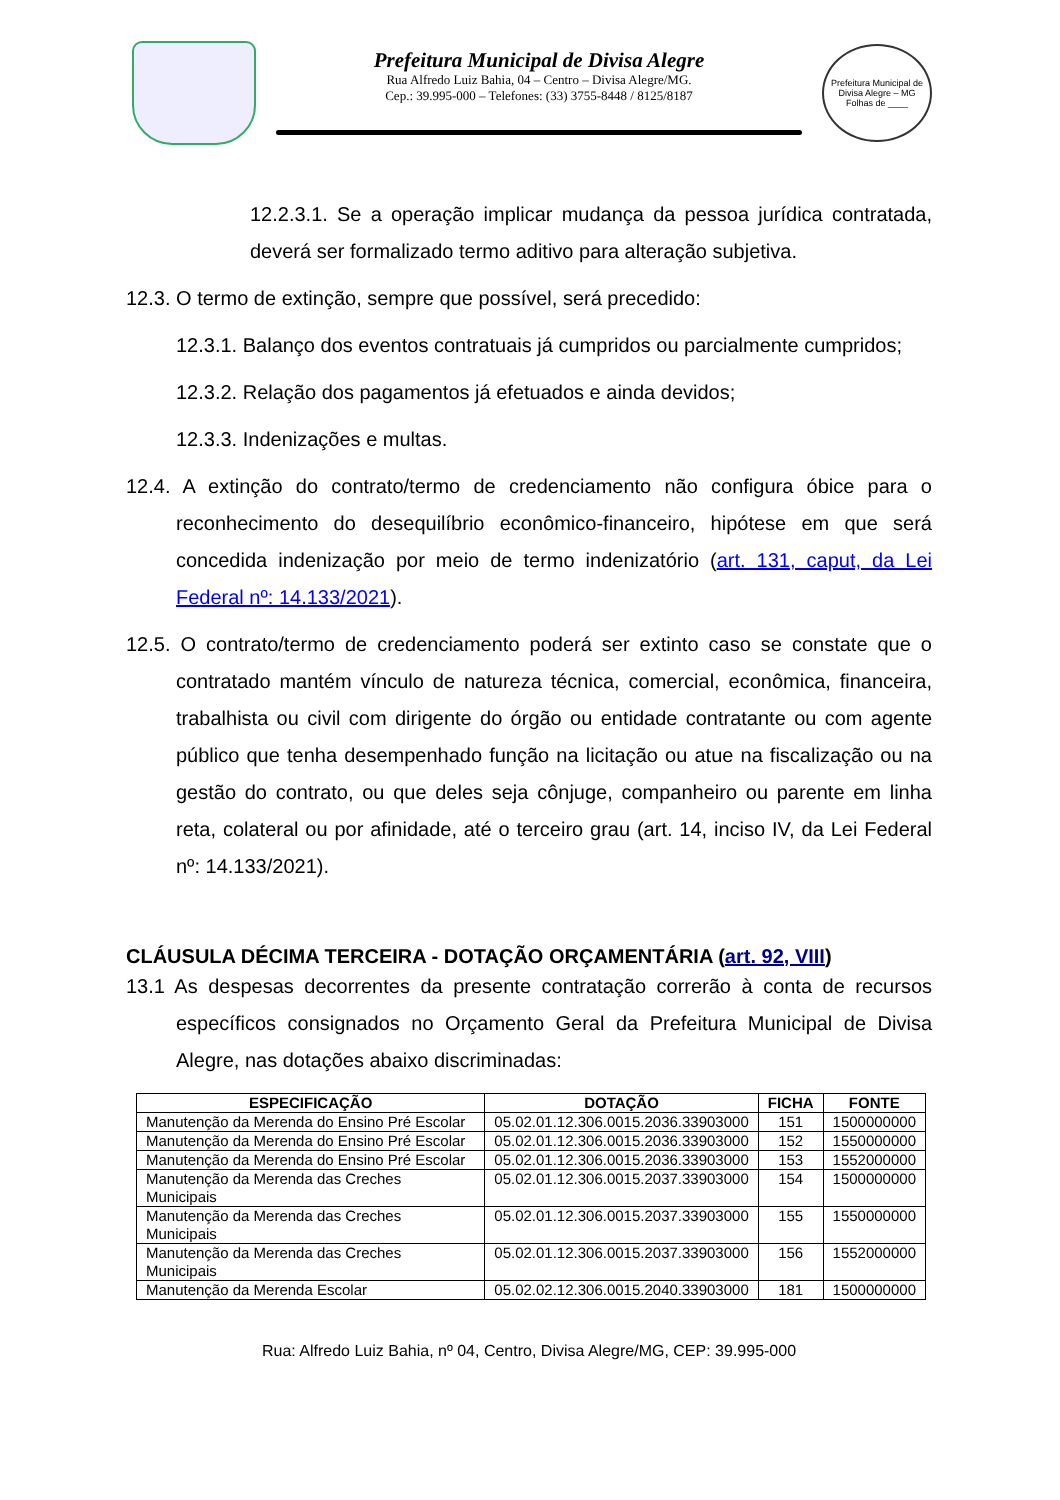Prefeitura Municipal de Divisa Alegre
Rua Alfredo Luiz Bahia, 04 – Centro – Divisa Alegre/MG.
Cep.: 39.995-000 – Telefones: (33) 3755-8448 / 8125/8187
Prefeitura Municipal de Divisa Alegre – MG
Folhas de ____
12.2.3.1. Se a operação implicar mudança da pessoa jurídica contratada, deverá ser formalizado termo aditivo para alteração subjetiva.
12.3. O termo de extinção, sempre que possível, será precedido:
12.3.1. Balanço dos eventos contratuais já cumpridos ou parcialmente cumpridos;
12.3.2. Relação dos pagamentos já efetuados e ainda devidos;
12.3.3. Indenizações e multas.
12.4. A extinção do contrato/termo de credenciamento não configura óbice para o reconhecimento do desequilíbrio econômico-financeiro, hipótese em que será concedida indenização por meio de termo indenizatório (art. 131, caput, da Lei Federal nº: 14.133/2021).
12.5. O contrato/termo de credenciamento poderá ser extinto caso se constate que o contratado mantém vínculo de natureza técnica, comercial, econômica, financeira, trabalhista ou civil com dirigente do órgão ou entidade contratante ou com agente público que tenha desempenhado função na licitação ou atue na fiscalização ou na gestão do contrato, ou que deles seja cônjuge, companheiro ou parente em linha reta, colateral ou por afinidade, até o terceiro grau (art. 14, inciso IV, da Lei Federal nº: 14.133/2021).
CLÁUSULA DÉCIMA TERCEIRA - DOTAÇÃO ORÇAMENTÁRIA (art. 92, VIII)
13.1 As despesas decorrentes da presente contratação correrão à conta de recursos específicos consignados no Orçamento Geral da Prefeitura Municipal de Divisa Alegre, nas dotações abaixo discriminadas:
| ESPECIFICAÇÃO | DOTAÇÃO | FICHA | FONTE |
| --- | --- | --- | --- |
| Manutenção da Merenda do Ensino Pré Escolar | 05.02.01.12.306.0015.2036.33903000 | 151 | 1500000000 |
| Manutenção da Merenda do Ensino Pré Escolar | 05.02.01.12.306.0015.2036.33903000 | 152 | 1550000000 |
| Manutenção da Merenda do Ensino Pré Escolar | 05.02.01.12.306.0015.2036.33903000 | 153 | 1552000000 |
| Manutenção da Merenda das Creches Municipais | 05.02.01.12.306.0015.2037.33903000 | 154 | 1500000000 |
| Manutenção da Merenda das Creches Municipais | 05.02.01.12.306.0015.2037.33903000 | 155 | 1550000000 |
| Manutenção da Merenda das Creches Municipais | 05.02.01.12.306.0015.2037.33903000 | 156 | 1552000000 |
| Manutenção da Merenda Escolar | 05.02.02.12.306.0015.2040.33903000 | 181 | 1500000000 |
Rua: Alfredo Luiz Bahia, nº 04, Centro, Divisa Alegre/MG, CEP: 39.995-000